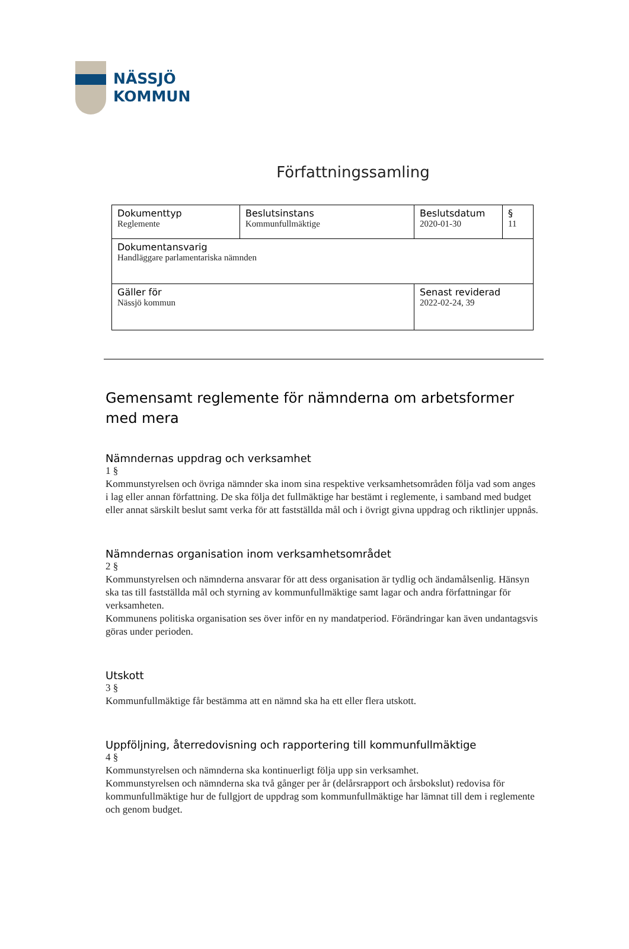NÄSSJÖ
KOMMUN
Författningssamling
| Dokumenttyp Reglemente | Beslutsinstans Kommunfullmäktige | Beslutsdatum 2020-01-30 | § 11 |
| Dokumentansvarig Handläggare parlamentariska nämnden | | | |
| Gäller för Nässjö kommun | | Senast reviderad 2022-02-24, 39 | |
Gemensamt reglemente för nämnderna om arbetsformer med mera
Nämndernas uppdrag och verksamhet
1 §
Kommunstyrelsen och övriga nämnder ska inom sina respektive verksamhetsområden följa vad som anges i lag eller annan författning. De ska följa det fullmäktige har bestämt i reglemente, i samband med budget eller annat särskilt beslut samt verka för att fastställda mål och i övrigt givna uppdrag och riktlinjer uppnås.
Nämndernas organisation inom verksamhetsområdet
2 §
Kommunstyrelsen och nämnderna ansvarar för att dess organisation är tydlig och ändamålsenlig. Hänsyn ska tas till fastställda mål och styrning av kommunfullmäktige samt lagar och andra författningar för verksamheten.
Kommunens politiska organisation ses över inför en ny mandatperiod. Förändringar kan även undantagsvis göras under perioden.
Utskott
3 §
Kommunfullmäktige får bestämma att en nämnd ska ha ett eller flera utskott.
Uppföljning, återredovisning och rapportering till kommunfullmäktige
4 §
Kommunstyrelsen och nämnderna ska kontinuerligt följa upp sin verksamhet.
Kommunstyrelsen och nämnderna ska två gånger per år (delårsrapport och årsbokslut) redovisa för kommunfullmäktige hur de fullgjort de uppdrag som kommunfullmäktige har lämnat till dem i reglemente och genom budget.